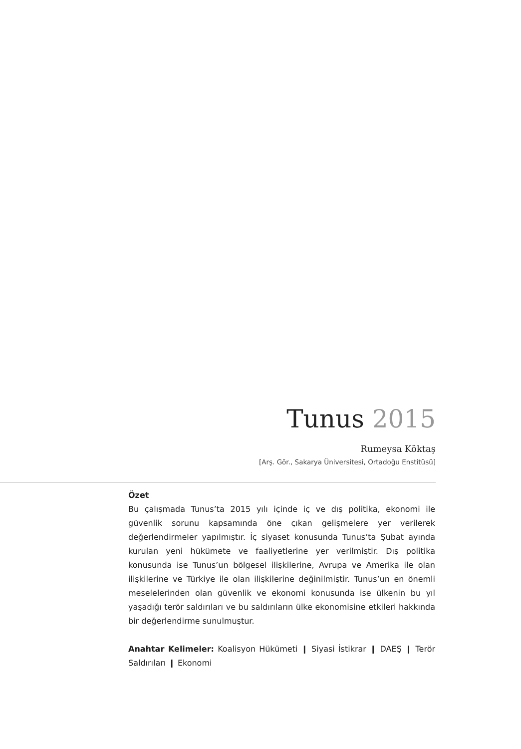Tunus 2015
Rumeysa Köktaş
[Arş. Gör., Sakarya Üniversitesi, Ortadoğu Enstitüsü]
Özet
Bu çalışmada Tunus’ta 2015 yılı içinde iç ve dış politika, ekonomi ile güvenlik sorunu kapsamında öne çıkan gelişmelere yer verilerek değerlendirmeler yapılmıştır. İç siyaset konusunda Tunus’ta Şubat ayında kurulan yeni hükümete ve faaliyetlerine yer verilmiştir. Dış politika konusunda ise Tunus’un bölgesel ilişkilerine, Avrupa ve Amerika ile olan ilişkilerine ve Türkiye ile olan ilişkilerine değinilmiştir. Tunus’un en önemli meselelerinden olan güvenlik ve ekonomi konusunda ise ülkenin bu yıl yaşadığı terör saldırıları ve bu saldırıların ülke ekonomisine etkileri hakkında bir değerlendirme sunulmuştur.
Anahtar Kelimeler: Koalisyon Hükümeti ❙ Siyasi İstikrar ❙ DAEŞ ❙ Terör Saldırıları ❙ Ekonomi